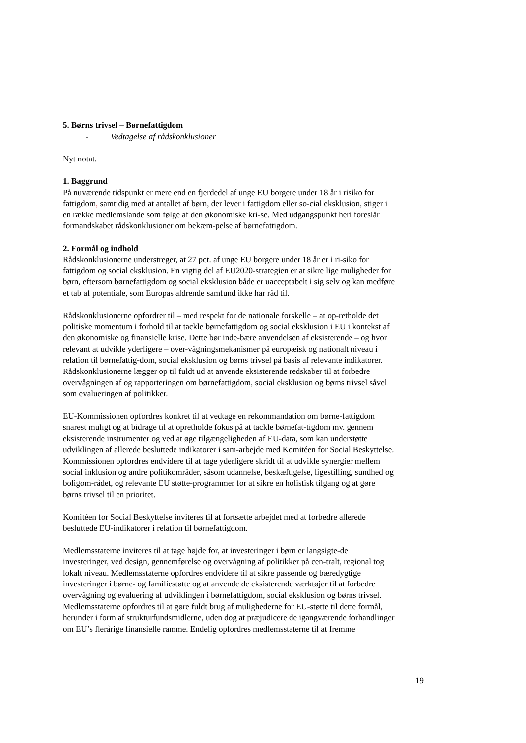5. Børns trivsel – Børnefattigdom
- Vedtagelse af rådskonklusioner
Nyt notat.
1. Baggrund
På nuværende tidspunkt er mere end en fjerdedel af unge EU borgere under 18 år i risiko for fattigdom, samtidig med at antallet af børn, der lever i fattigdom eller so-cial eksklusion, stiger i en række medlemslande som følge af den økonomiske kri-se. Med udgangspunkt heri foreslår formandskabet rådskonklusioner om bekæm-pelse af børnefattigdom.
2. Formål og indhold
Rådskonklusionerne understreger, at 27 pct. af unge EU borgere under 18 år er i ri-siko for fattigdom og social eksklusion. En vigtig del af EU2020-strategien er at sikre lige muligheder for børn, eftersom børnefattigdom og social eksklusion både er uacceptabelt i sig selv og kan medføre et tab af potentiale, som Europas aldrende samfund ikke har råd til.
Rådskonklusionerne opfordrer til – med respekt for de nationale forskelle – at op-retholde det politiske momentum i forhold til at tackle børnefattigdom og social eksklusion i EU i kontekst af den økonomiske og finansielle krise. Dette bør inde-bære anvendelsen af eksisterende – og hvor relevant at udvikle yderligere – over-vågningsmekanismer på europæisk og nationalt niveau i relation til børnefattig-dom, social eksklusion og børns trivsel på basis af relevante indikatorer. Rådskonklusionerne lægger op til fuldt ud at anvende eksisterende redskaber til at forbedre overvågningen af og rapporteringen om børnefattigdom, social eksklusion og børns trivsel såvel som evalueringen af politikker.
EU-Kommissionen opfordres konkret til at vedtage en rekommandation om børne-fattigdom snarest muligt og at bidrage til at opretholde fokus på at tackle børnefat-tigdom mv. gennem eksisterende instrumenter og ved at øge tilgængeligheden af EU-data, som kan understøtte udviklingen af allerede besluttede indikatorer i sam-arbejde med Komitéen for Social Beskyttelse. Kommissionen opfordres endvidere til at tage yderligere skridt til at udvikle synergier mellem social inklusion og andre politikområder, såsom udannelse, beskæftigelse, ligestilling, sundhed og boligom-rådet, og relevante EU støtte-programmer for at sikre en holistisk tilgang og at gøre børns trivsel til en prioritet.
Komitéen for Social Beskyttelse inviteres til at fortsætte arbejdet med at forbedre allerede besluttede EU-indikatorer i relation til børnefattigdom.
Medlemsstaterne inviteres til at tage højde for, at investeringer i børn er langsigte-de investeringer, ved design, gennemførelse og overvågning af politikker på cen-tralt, regional tog lokalt niveau. Medlemsstaterne opfordres endvidere til at sikre passende og bæredygtige investeringer i børne- og familiestøtte og at anvende de eksisterende værktøjer til at forbedre overvågning og evaluering af udviklingen i børnefattigdom, social eksklusion og børns trivsel. Medlemsstaterne opfordres til at gøre fuldt brug af mulighederne for EU-støtte til dette formål, herunder i form af strukturfundsmidlerne, uden dog at præjudicere de igangværende forhandlinger om EU’s flerårige finansielle ramme. Endelig opfordres medlemsstaterne til at fremme
19